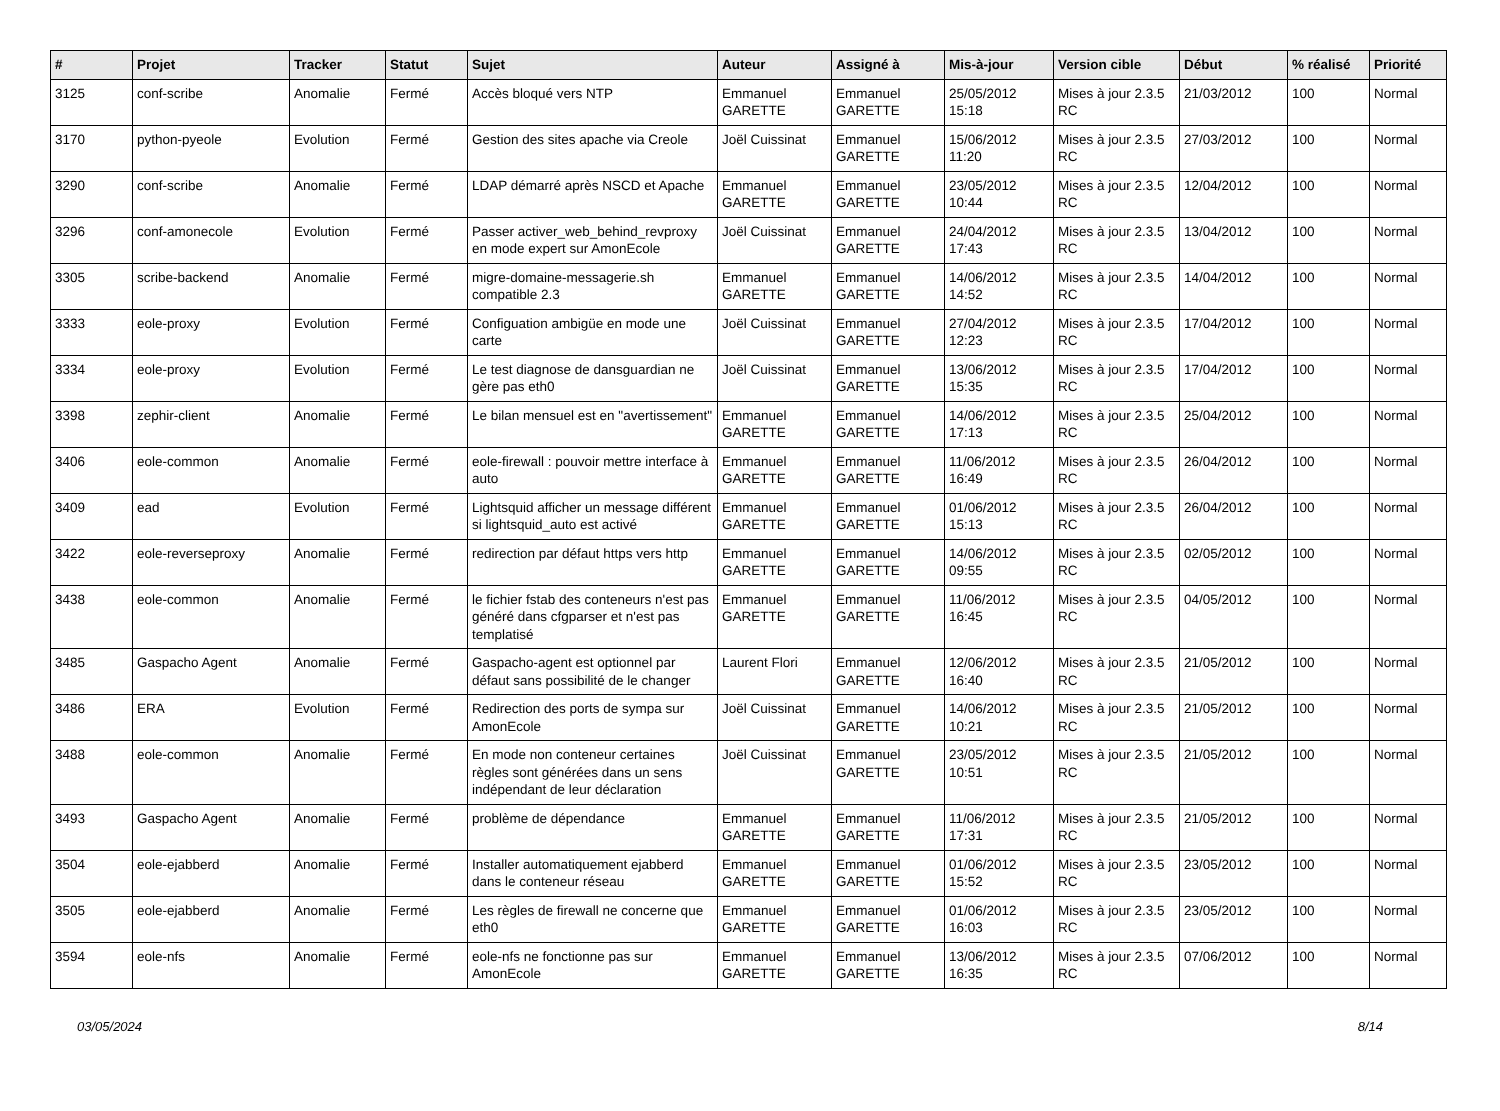| # | Projet | Tracker | Statut | Sujet | Auteur | Assigné à | Mis-à-jour | Version cible | Début | % réalisé | Priorité |
| --- | --- | --- | --- | --- | --- | --- | --- | --- | --- | --- | --- |
| 3125 | conf-scribe | Anomalie | Fermé | Accès bloqué vers NTP | Emmanuel GARETTE | Emmanuel GARETTE | 25/05/2012 15:18 | Mises à jour 2.3.5 RC | 21/03/2012 | 100 | Normal |
| 3170 | python-pyeole | Evolution | Fermé | Gestion des sites apache via Creole | Joël Cuissinat | Emmanuel GARETTE | 15/06/2012 11:20 | Mises à jour 2.3.5 RC | 27/03/2012 | 100 | Normal |
| 3290 | conf-scribe | Anomalie | Fermé | LDAP démarré après NSCD et Apache | Emmanuel GARETTE | Emmanuel GARETTE | 23/05/2012 10:44 | Mises à jour 2.3.5 RC | 12/04/2012 | 100 | Normal |
| 3296 | conf-amonecole | Evolution | Fermé | Passer activer_web_behind_revproxy en mode expert sur AmonEcole | Joël Cuissinat | Emmanuel GARETTE | 24/04/2012 17:43 | Mises à jour 2.3.5 RC | 13/04/2012 | 100 | Normal |
| 3305 | scribe-backend | Anomalie | Fermé | migre-domaine-messagerie.sh compatible 2.3 | Emmanuel GARETTE | Emmanuel GARETTE | 14/06/2012 14:52 | Mises à jour 2.3.5 RC | 14/04/2012 | 100 | Normal |
| 3333 | eole-proxy | Evolution | Fermé | Configuation ambigüe en mode une carte | Joël Cuissinat | Emmanuel GARETTE | 27/04/2012 12:23 | Mises à jour 2.3.5 RC | 17/04/2012 | 100 | Normal |
| 3334 | eole-proxy | Evolution | Fermé | Le test diagnose de dansguardian ne gère pas eth0 | Joël Cuissinat | Emmanuel GARETTE | 13/06/2012 15:35 | Mises à jour 2.3.5 RC | 17/04/2012 | 100 | Normal |
| 3398 | zephir-client | Anomalie | Fermé | Le bilan mensuel est en "avertissement" | Emmanuel GARETTE | Emmanuel GARETTE | 14/06/2012 17:13 | Mises à jour 2.3.5 RC | 25/04/2012 | 100 | Normal |
| 3406 | eole-common | Anomalie | Fermé | eole-firewall : pouvoir mettre interface à auto | Emmanuel GARETTE | Emmanuel GARETTE | 11/06/2012 16:49 | Mises à jour 2.3.5 RC | 26/04/2012 | 100 | Normal |
| 3409 | ead | Evolution | Fermé | Lightsquid afficher un message différent si lightsquid_auto est activé | Emmanuel GARETTE | Emmanuel GARETTE | 01/06/2012 15:13 | Mises à jour 2.3.5 RC | 26/04/2012 | 100 | Normal |
| 3422 | eole-reverseproxy | Anomalie | Fermé | redirection par défaut https vers http | Emmanuel GARETTE | Emmanuel GARETTE | 14/06/2012 09:55 | Mises à jour 2.3.5 RC | 02/05/2012 | 100 | Normal |
| 3438 | eole-common | Anomalie | Fermé | le fichier fstab des conteneurs n'est pas généré dans cfgparser et n'est pas templatisé | Emmanuel GARETTE | Emmanuel GARETTE | 11/06/2012 16:45 | Mises à jour 2.3.5 RC | 04/05/2012 | 100 | Normal |
| 3485 | Gaspacho Agent | Anomalie | Fermé | Gaspacho-agent est optionnel par défaut sans possibilité de le changer | Laurent Flori | Emmanuel GARETTE | 12/06/2012 16:40 | Mises à jour 2.3.5 RC | 21/05/2012 | 100 | Normal |
| 3486 | ERA | Evolution | Fermé | Redirection des ports de sympa sur AmonEcole | Joël Cuissinat | Emmanuel GARETTE | 14/06/2012 10:21 | Mises à jour 2.3.5 RC | 21/05/2012 | 100 | Normal |
| 3488 | eole-common | Anomalie | Fermé | En mode non conteneur certaines règles sont générées dans un sens indépendant de leur déclaration | Joël Cuissinat | Emmanuel GARETTE | 23/05/2012 10:51 | Mises à jour 2.3.5 RC | 21/05/2012 | 100 | Normal |
| 3493 | Gaspacho Agent | Anomalie | Fermé | problème de dépendance | Emmanuel GARETTE | Emmanuel GARETTE | 11/06/2012 17:31 | Mises à jour 2.3.5 RC | 21/05/2012 | 100 | Normal |
| 3504 | eole-ejabberd | Anomalie | Fermé | Installer automatiquement ejabberd dans le conteneur réseau | Emmanuel GARETTE | Emmanuel GARETTE | 01/06/2012 15:52 | Mises à jour 2.3.5 RC | 23/05/2012 | 100 | Normal |
| 3505 | eole-ejabberd | Anomalie | Fermé | Les règles de firewall ne concerne que eth0 | Emmanuel GARETTE | Emmanuel GARETTE | 01/06/2012 16:03 | Mises à jour 2.3.5 RC | 23/05/2012 | 100 | Normal |
| 3594 | eole-nfs | Anomalie | Fermé | eole-nfs ne fonctionne pas sur AmonEcole | Emmanuel GARETTE | Emmanuel GARETTE | 13/06/2012 16:35 | Mises à jour 2.3.5 RC | 07/06/2012 | 100 | Normal |
03/05/2024 8/14